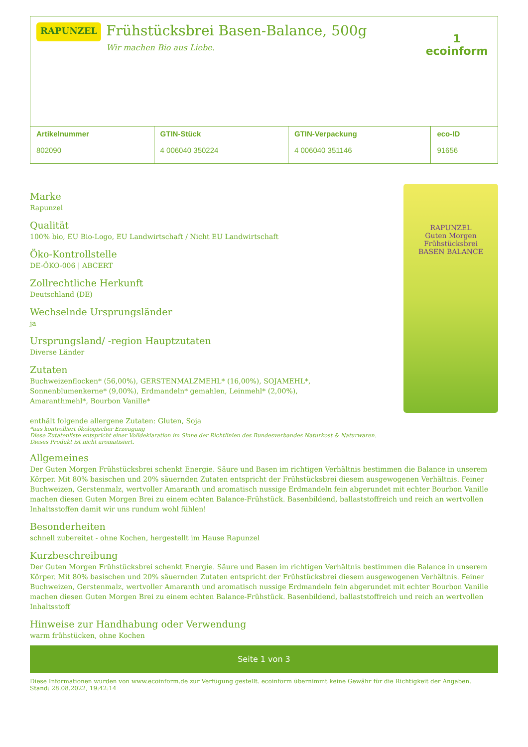RAPUNZEL
Frühstücksbrei Basen-Balance, 500g
Wir machen Bio aus Liebe.
1
ecoinform
| Artikelnummer 802090 | GTIN-Stück 4 006040 350224 | GTIN-Verpackung 4 006040 351146 | eco-ID 91656 |
Marke
Rapunzel
Qualität
100% bio, EU Bio-Logo, EU Landwirtschaft / Nicht EU Landwirtschaft
Öko-Kontrollstelle
DE-ÖKO-006 | ABCERT
Zollrechtliche Herkunft
Deutschland (DE)
Wechselnde Ursprungsländer
ja
Ursprungsland/ -region Hauptzutaten
Diverse Länder
Zutaten
Buchweizenflocken* (56,00%), GERSTENMALZMEHL* (16,00%), SOJAMEHL*,
Sonnenblumenkerne* (9,00%), Erdmandeln* gemahlen, Leinmehl* (2,00%),
Amaranthmehl*, Bourbon Vanille*
enthält folgende allergene Zutaten: Gluten, Soja
*aus kontrolliert ökologischer Erzeugung
Diese Zutatenliste entspricht einer Volldeklaration im Sinne der Richtlinien des Bundesverbandes Naturkost & Naturwaren.
Dieses Produkt ist nicht aromatisiert.
RAPUNZEL
Guten Morgen
Frühstücksbrei
BASEN BALANCE
Allgemeines
Der Guten Morgen Frühstücksbrei schenkt Energie. Säure und Basen im richtigen Verhältnis bestimmen die Balance in unserem Körper. Mit 80% basischen und 20% säuernden Zutaten entspricht der Frühstücksbrei diesem ausgewogenen Verhältnis. Feiner Buchweizen, Gerstenmalz, wertvoller Amaranth und aromatisch nussige Erdmandeln fein abgerundet mit echter Bourbon Vanille machen diesen Guten Morgen Brei zu einem echten Balance-Frühstück. Basenbildend, ballaststoffreich und reich an wertvollen Inhaltsstoffen damit wir uns rundum wohl fühlen!
Besonderheiten
schnell zubereitet - ohne Kochen, hergestellt im Hause Rapunzel
Kurzbeschreibung
Der Guten Morgen Frühstücksbrei schenkt Energie. Säure und Basen im richtigen Verhältnis bestimmen die Balance in unserem Körper. Mit 80% basischen und 20% säuernden Zutaten entspricht der Frühstücksbrei diesem ausgewogenen Verhältnis. Feiner Buchweizen, Gerstenmalz, wertvoller Amaranth und aromatisch nussige Erdmandeln fein abgerundet mit echter Bourbon Vanille machen diesen Guten Morgen Brei zu einem echten Balance-Frühstück. Basenbildend, ballaststoffreich und reich an wertvollen Inhaltsstoff
Hinweise zur Handhabung oder Verwendung
warm frühstücken, ohne Kochen
Seite 1 von 3
Diese Informationen wurden von www.ecoinform.de zur Verfügung gestellt. ecoinform übernimmt keine Gewähr für die Richtigkeit der Angaben.
Stand: 28.08.2022, 19:42:14